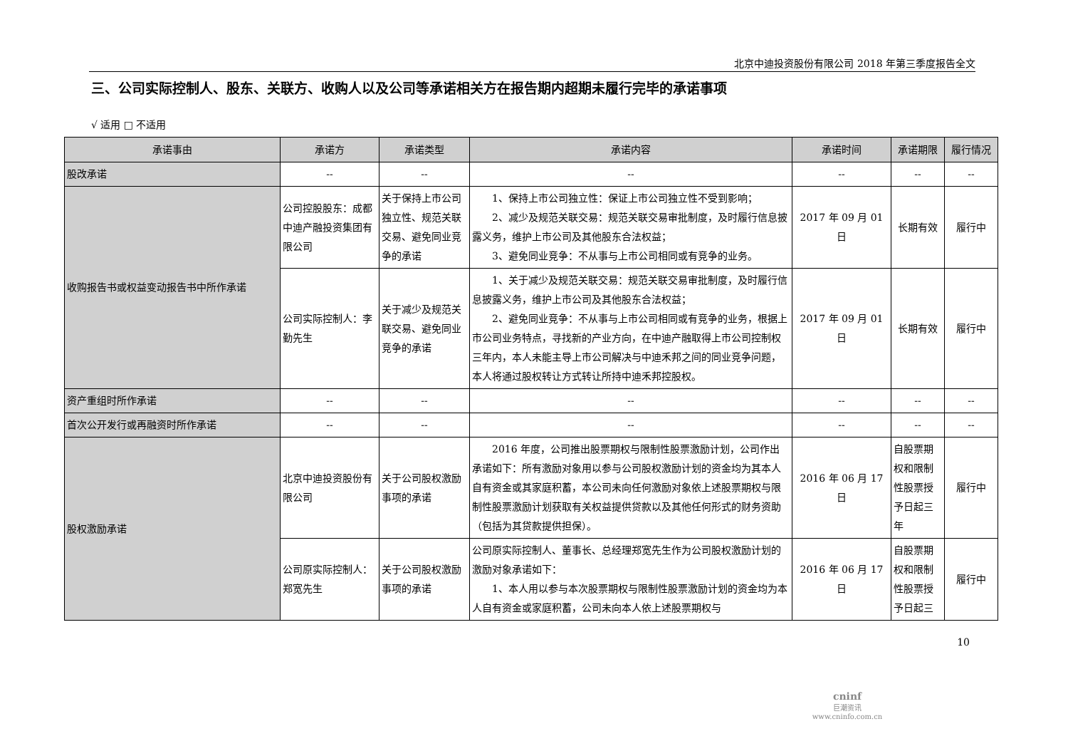北京中迪投资股份有限公司 2018 年第三季度报告全文
三、公司实际控制人、股东、关联方、收购人以及公司等承诺相关方在报告期内超期未履行完毕的承诺事项
√ 适用 □ 不适用
| 承诺事由 | 承诺方 | 承诺类型 | 承诺内容 | 承诺时间 | 承诺期限 | 履行情况 |
| --- | --- | --- | --- | --- | --- | --- |
| 股改承诺 | -- | -- | -- | -- | -- | -- |
| 收购报告书或权益变动报告书中所作承诺 | 公司控股股东：成都中迪产融投资集团有限公司 | 关于保持上市公司独立性、规范关联交易、避免同业竞争的承诺 | 1、保持上市公司独立性：保证上市公司独立性不受到影响； 2、减少及规范关联交易：规范关联交易审批制度，及时履行信息披露义务，维护上市公司及其他股东合法权益； 3、避免同业竞争：不从事与上市公司相同或有竞争的业务。 | 2017 年 09 月 01 日 | 长期有效 | 履行中 |
| | 公司实际控制人：李勤先生 | 关于减少及规范关联交易、避免同业竞争的承诺 | 1、关于减少及规范关联交易：规范关联交易审批制度，及时履行信息披露义务，维护上市公司及其他股东合法权益； 2、避免同业竞争：不从事与上市公司相同或有竞争的业务，根据上市公司业务特点，寻找新的产业方向，在中迪产融取得上市公司控制权三年内，本人未能主导上市公司解决与中迪禾邦之间的同业竞争问题，本人将通过股权转让方式转让所持中迪禾邦控股权。 | 2017 年 09 月 01 日 | 长期有效 | 履行中 |
| 资产重组时所作承诺 | -- | -- | -- | -- | -- | -- |
| 首次公开发行或再融资时所作承诺 | -- | -- | -- | -- | -- | -- |
| 股权激励承诺 | 北京中迪投资股份有限公司 | 关于公司股权激励事项的承诺 | 2016 年度，公司推出股票期权与限制性股票激励计划，公司作出承诺如下：所有激励对象用以参与公司股权激励计划的资金均为其本人自有资金或其家庭积蓄，本公司未向任何激励对象依上述股票期权与限制性股票激励计划获取有关权益提供贷款以及其他任何形式的财务资助（包括为其贷款提供担保）。 | 2016 年 06 月 17 日 | 自股票期权和限制性股票授予日起三年 | 履行中 |
| | 公司原实际控制人：郑宽先生 | 关于公司股权激励事项的承诺 | 公司原实际控制人、董事长、总经理郑宽先生作为公司股权激励计划的激励对象承诺如下： 1、本人用以参与本次股票期权与限制性股票激励计划的资金均为本人自有资金或家庭积蓄，公司未向本人依上述股票期权与 | 2016 年 06 月 17 日 | 自股票期权和限制性股票授予日起三 | 履行中 |
10
cninf
巨潮资讯
www.cninfo.com.cn